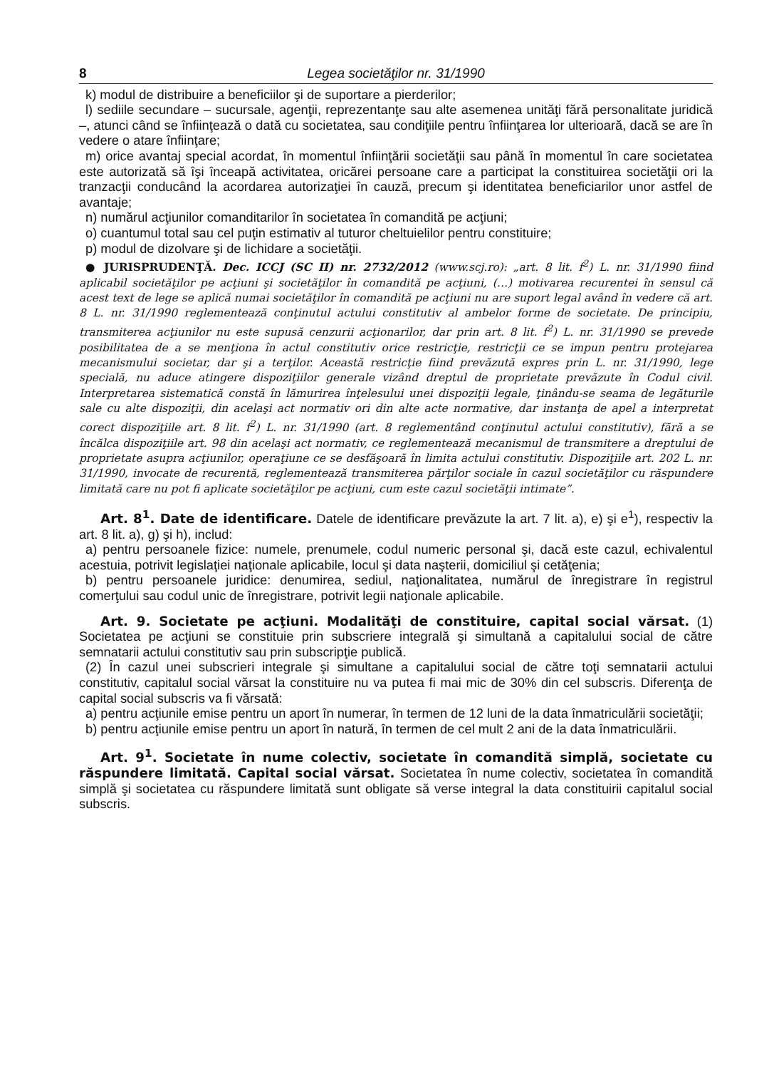8 Legea societăţilor nr. 31/1990
k) modul de distribuire a beneficiilor şi de suportare a pierderilor;
l) sediile secundare – sucursale, agenţii, reprezentanţe sau alte asemenea unităţi fără personalitate juridică –, atunci când se înfiinţează o dată cu societatea, sau condiţiile pentru înfiinţarea lor ulterioară, dacă se are în vedere o atare înfiinţare;
m) orice avantaj special acordat, în momentul înfiinţării societăţii sau până în momentul în care societatea este autorizată să îşi înceapă activitatea, oricărei persoane care a participat la constituirea societăţii ori la tranzacţii conducând la acordarea autorizaţiei în cauză, precum şi identitatea beneficiarilor unor astfel de avantaje;
n) numărul acţiunilor comanditarilor în societatea în comandită pe acţiuni;
o) cuantumul total sau cel puţin estimativ al tuturor cheltuielilor pentru constituire;
p) modul de dizolvare şi de lichidare a societăţii.
● JURISPRUDENŢĂ. Dec. ICCJ (SC II) nr. 2732/2012 (www.scj.ro): „art. 8 lit. f<sup>2</sup>) L. nr. 31/1990 fiind aplicabil societăţilor pe acţiuni şi societăţilor în comandită pe acţiuni, (…) motivarea recurentei în sensul că acest text de lege se aplică numai societăţilor în comandită pe acţiuni nu are suport legal având în vedere că art. 8 L. nr. 31/1990 reglementează conţinutul actului constitutiv al ambelor forme de societate. De principiu, transmiterea acţiunilor nu este supusă cenzurii acţionarilor, dar prin art. 8 lit. f<sup>2</sup>) L. nr. 31/1990 se prevede posibilitatea de a se menţiona în actul constitutiv orice restricţie, restricţii ce se impun pentru protejarea mecanismului societar, dar şi a terţilor. Această restricţie fiind prevăzută expres prin L. nr. 31/1990, lege specială, nu aduce atingere dispoziţiilor generale vizând dreptul de proprietate prevăzute în Codul civil. Interpretarea sistematică constă în lămurirea înţelesului unei dispoziţii legale, ţinându-se seama de legăturile sale cu alte dispoziţii, din acelaşi act normativ ori din alte acte normative, dar instanţa de apel a interpretat corect dispoziţiile art. 8 lit. f<sup>2</sup>) L. nr. 31/1990 (art. 8 reglementând conţinutul actului constitutiv), fără a se încălca dispoziţiile art. 98 din acelaşi act normativ, ce reglementează mecanismul de transmitere a dreptului de proprietate asupra acţiunilor, operaţiune ce se desfăşoară în limita actului constitutiv. Dispoziţiile art. 202 L. nr. 31/1990, invocate de recurentă, reglementează transmiterea părţilor sociale în cazul societăţilor cu răspundere limitată care nu pot fi aplicate societăţilor pe acţiuni, cum este cazul societăţii intimate”.
Art. 8<sup>1</sup>. Date de identificare. Datele de identificare prevăzute la art. 7 lit. a), e) şi e<sup>1</sup>), respectiv la art. 8 lit. a), g) şi h), includ:
a) pentru persoanele fizice: numele, prenumele, codul numeric personal şi, dacă este cazul, echivalentul acestuia, potrivit legislaţiei naţionale aplicabile, locul şi data naşterii, domiciliul şi cetăţenia;
b) pentru persoanele juridice: denumirea, sediul, naţionalitatea, numărul de înregistrare în registrul comerţului sau codul unic de înregistrare, potrivit legii naţionale aplicabile.
Art. 9. Societate pe acţiuni. Modalităţi de constituire, capital social vărsat. (1) Societatea pe acţiuni se constituie prin subscriere integrală şi simultană a capitalului social de către semnatarii actului constitutiv sau prin subscripţie publică.
(2) În cazul unei subscrieri integrale şi simultane a capitalului social de către toţi semnatarii actului constitutiv, capitalul social vărsat la constituire nu va putea fi mai mic de 30% din cel subscris. Diferenţa de capital social subscris va fi vărsată:
a) pentru acţiunile emise pentru un aport în numerar, în termen de 12 luni de la data înmatriculării societăţii;
b) pentru acţiunile emise pentru un aport în natură, în termen de cel mult 2 ani de la data înmatriculării.
Art. 9<sup>1</sup>. Societate în nume colectiv, societate în comandită simplă, societate cu răspundere limitată. Capital social vărsat. Societatea în nume colectiv, societatea în comandită simplă şi societatea cu răspundere limitată sunt obligate să verse integral la data constituirii capitalul social subscris.